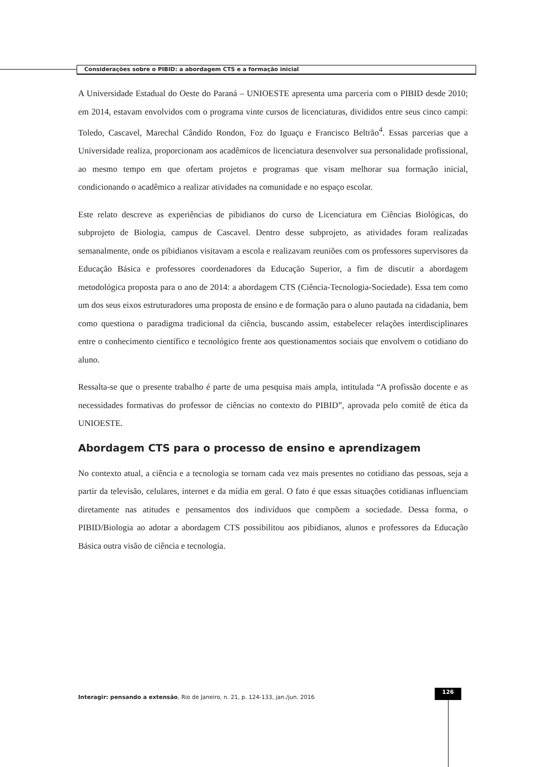Considerações sobre o PIBID: a abordagem CTS e a formação inicial
A Universidade Estadual do Oeste do Paraná – UNIOESTE apresenta uma parceria com o PIBID desde 2010; em 2014, estavam envolvidos com o programa vinte cursos de licenciaturas, divididos entre seus cinco campi: Toledo, Cascavel, Marechal Cândido Rondon, Foz do Iguaçu e Francisco Beltrão<sup>4</sup>. Essas parcerias que a Universidade realiza, proporcionam aos acadêmicos de licenciatura desenvolver sua personalidade profissional, ao mesmo tempo em que ofertam projetos e programas que visam melhorar sua formação inicial, condicionando o acadêmico a realizar atividades na comunidade e no espaço escolar.
Este relato descreve as experiências de pibidianos do curso de Licenciatura em Ciências Biológicas, do subprojeto de Biologia, campus de Cascavel. Dentro desse subprojeto, as atividades foram realizadas semanalmente, onde os pibidianos visitavam a escola e realizavam reuniões com os professores supervisores da Educação Básica e professores coordenadores da Educação Superior, a fim de discutir a abordagem metodológica proposta para o ano de 2014: a abordagem CTS (Ciência-Tecnologia-Sociedade). Essa tem como um dos seus eixos estruturadores uma proposta de ensino e de formação para o aluno pautada na cidadania, bem como questiona o paradigma tradicional da ciência, buscando assim, estabelecer relações interdisciplinares entre o conhecimento científico e tecnológico frente aos questionamentos sociais que envolvem o cotidiano do aluno.
Ressalta-se que o presente trabalho é parte de uma pesquisa mais ampla, intitulada “A profissão docente e as necessidades formativas do professor de ciências no contexto do PIBID”, aprovada pelo comitê de ética da UNIOESTE.
Abordagem CTS para o processo de ensino e aprendizagem
No contexto atual, a ciência e a tecnologia se tornam cada vez mais presentes no cotidiano das pessoas, seja a partir da televisão, celulares, internet e da mídia em geral. O fato é que essas situações cotidianas influenciam diretamente nas atitudes e pensamentos dos indivíduos que compõem a sociedade. Dessa forma, o PIBID/Biologia ao adotar a abordagem CTS possibilitou aos pibidianos, alunos e professores da Educação Básica outra visão de ciência e tecnologia.
Interagir: pensando a extensão, Rio de Janeiro, n. 21, p. 124-133, jan./jun. 2016
126